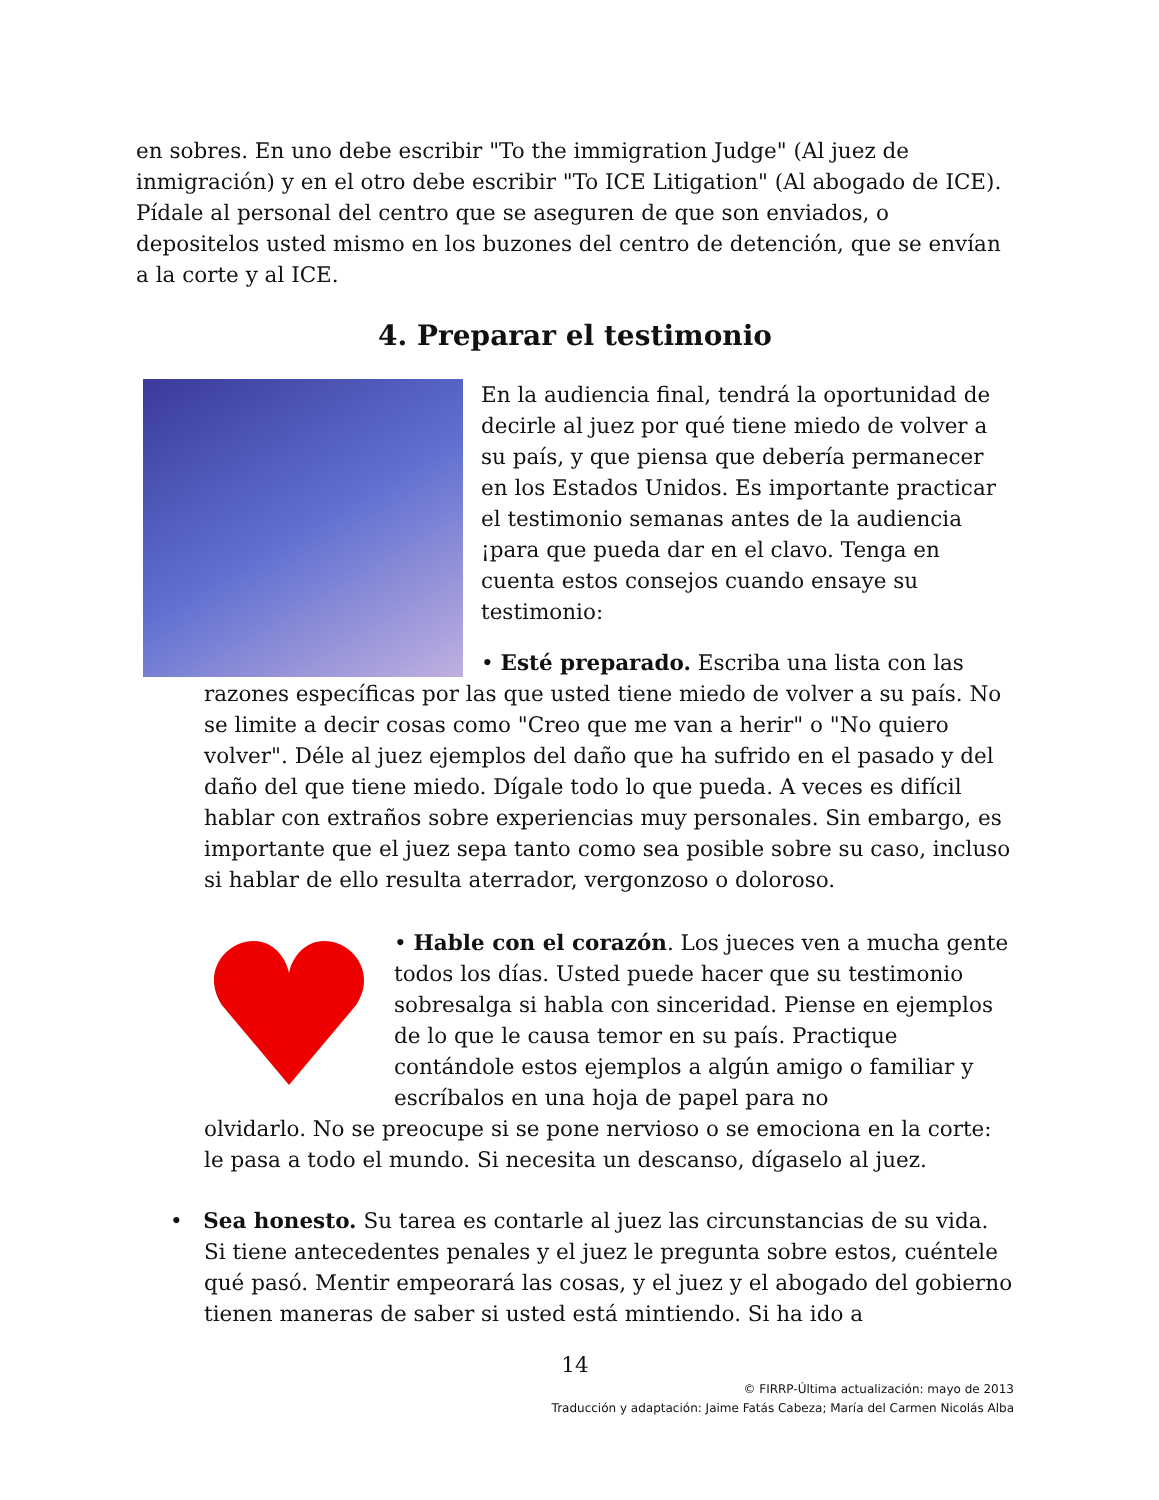en sobres. En uno debe escribir "To the immigration Judge" (Al juez de inmigración) y en el otro debe escribir "To ICE Litigation" (Al abogado de ICE). Pídale al personal del centro que se aseguren de que son enviados, o depositelos usted mismo en los buzones del centro de detención, que se envían a la corte y al ICE.
4. Preparar el testimonio
En la audiencia final, tendrá la oportunidad de decirle al juez por qué tiene miedo de volver a su país, y que piensa que debería permanecer en los Estados Unidos. Es importante practicar el testimonio semanas antes de la audiencia ¡para que pueda dar en el clavo. Tenga en cuenta estos consejos cuando ensaye su testimonio:
• Esté preparado. Escriba una lista con las
razones específicas por las que usted tiene miedo de volver a su país. No se limite a decir cosas como "Creo que me van a herir" o "No quiero volver". Déle al juez ejemplos del daño que ha sufrido en el pasado y del daño del que tiene miedo. Dígale todo lo que pueda. A veces es difícil hablar con extraños sobre experiencias muy personales. Sin embargo, es importante que el juez sepa tanto como sea posible sobre su caso, incluso si hablar de ello resulta aterrador, vergonzoso o doloroso.
• Hable con el corazón. Los jueces ven a mucha gente todos los días. Usted puede hacer que su testimonio sobresalga si habla con sinceridad. Piense en ejemplos de lo que le causa temor en su país. Practique contándole estos ejemplos a algún amigo o familiar y escríbalos en una hoja de papel para no
olvidarlo. No se preocupe si se pone nervioso o se emociona en la corte: le pasa a todo el mundo. Si necesita un descanso, dígaselo al juez.
• Sea honesto. Su tarea es contarle al juez las circunstancias de su vida. Si tiene antecedentes penales y el juez le pregunta sobre estos, cuéntele qué pasó. Mentir empeorará las cosas, y el juez y el abogado del gobierno tienen maneras de saber si usted está mintiendo. Si ha ido a
14
© FIRRP-Última actualización: mayo de 2013
Traducción y adaptación: Jaime Fatás Cabeza; María del Carmen Nicolás Alba